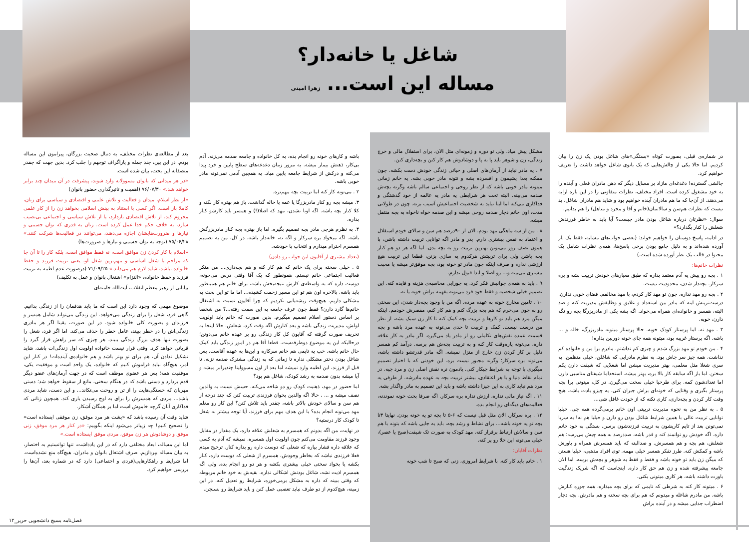شاغل یا خانه‌دار؟
مساله این است... زهرا امینی
در شماره‌ی قبلی، بصورت کوتاه «بستگی»های شاغل بودن یک زن را بیان کردیم. اما حالا یکی از چالش‌هایی که یک بانوی شاغل خواهد داشت را تعریف خواهیم کرد.
چالشی گسترده! دغدغه‌ای مازاد بر مسایل دیگر که ذهن مادران فعلی و آینده را به خود مشغول کرده است. افراد مختلف، نظرات متفاوتی را در این باره ارایه می‌دهند. از آن‌جا که ما هم مادران آینده خواهیم بود و شاید هم مادران شاغل، بد نیست که نظرات هم‌سن و سالانمان(خانم و آقا و مجرد و متاهل) را هم بدانیم.
سوال: «نظرتان درباره شاغل بودن مادر چیست؟ آیا باید به خاطر فرزندش شغلش را کنار بگذارد؟»
در ادامه، پاسخ دوستان را خواهیم خواند: (بعضی جواب‌های مشابه، فقط یک بار آورده شده‌اند و به دلیل جامع بودن برخی پاسخ‌ها، همه‌ی نظرات شامل یک محتوا در قالب یک نظر آورده شده است.)
نظرات خانم‌ها:
۱ . بچه رو پیش یه آدم معتمد بذاره که طبق معیارهای خودش تربیت بشه و بره سرکار. بچه‌دار شدن، محدودیت نیست.
۲ . بچه رو مهد نذاره. چون تو مهد کار کردم، با مهد مخالفم. فضای خوبی ندارن. درست‌ترینش اینه که مادر بین استعداد و علایق و وظایفش مدیریت کنه و صد البته، همسر و خانواده‌ای همراه می‌خواد. اگه بشه یکی از مادربزرگا بچه رو نگه دارن، خوبه.
۳ . مهد نه. اما پرستار کودک خوبه. حالا پرستار میتونه مادربزرگ، خاله و ... باشه. اگه پرستار غریبه بود، میتونه همه جای خونه دوربین بذاره!
۴ . من خودم تو مهد بزرگ شدم و چیزی کم نداشتم. مادرم برا من و خانواده کم نذاشت. همه چیز سر جاش بود. به نظرم مادرایی که شاغلن، خیلی منظمن. یه سری شغلا مثل معلمی، بهتر مدیریت میشن اما شغلایی که شیفت دارن یکم سختن. اما باز اگه سابقه کار بالا بره، بهتر میشه. استخداما شیفتای مناسبی دارن اما تعدادشون کمه. برای طرحیا خیلی سخت می‌گیرن. در کل، میتونی برا بچه پرستار بگیری و وقتایی که خونه‌ای براش جبران کنی. یه چیزو یادت باشه. هیچ وقت کار کردن و بچه‌داری، کاری نکنه که از خودت غافل شی...
۵ . به نظر من به نحوه مدیریت تربیتی اون خانم برمی‌گرده همه چی. خیلیا توانایی تربیت عالی با همین شرایط شاغل بودن رو دارن و خیلیا هم نه! یه سریا نمی‌تونن بعد از تایم کاریشون به تربیت فرزندشون برسن. بستگی به خود خانم داره. اگه خودش رو توانمند کنه و قدر باشه، صددرصد به همه چیش می‌رسه؛ هم شغلش، هم بچه و هم همسرش. و صدالبته که باید همسرش همراه و یاورش باشه و کمکش کنه. طرز تفکر همسر خیلی مهمه. توی افراد مذهبی، خیلیا هستن که میگن زن باید تو خونه باشه و فقط و فقط به شوهر و بچه‌ش برسه. اما الان جامعه پیشرفته شده و زن هم حق کار داره. اینجاست که اگه شریک زندگیت باورت داشته باشه، هر کاری میتونی بکنی.
۶ . میتونه کار کنه به شرطی که تایمی که برای بچه میذاره، همه جوره کنارش باشه. من مادرم شاغله و میدونم که هم برای بچه سخته و هم مادرش. بچه دچار اضطراب جدایی میشه و در آینده براش
مشکل پیش میاد. ولی تو دوره و زمونه‌ای مثل الان، برای استقلال مالی و خرج زندگی، زن و شوهر باید پا به پا و دوشادوش هم کار کنن و بچه‌داری کنن.
۷ . یه مادر نباید از آرمان‌های اصلی و حیاتی زندگی خودش دست بکشه. چون ممکنه بعدا پشیمون و افسرده بشه و نتونه مادر خوبی بشه. یه خانم زمانی میتونه مادر خوبی باشه که از نظر روحی و اجتماعی سالم باشه وگرنه بچه‌ش صدمه می‌بینه. البته تحت هر شرایطی یه مادر یه عالمه از خود گذشتگی و فداکاری می‌کنه اما اینا نباید به شخصیت اجتماعیش آسیب بزنه. چون در طولانی مدت، اون خانم دچار صدمه روحی میشه و این صدمه خواه ناخواه به بچه منتقل میشه.
۸ . من از سه ماهگی مهد بودم. الان از ۹۰درصد هم سن و سالای خودم استقلال و اعتماد به نفس بیشتری دارم. پدر و مادر اگه توانایی تربیت داشته باشن، با همون نصف روز می‌تونن بهترین تربیت رو به بچه بدن. اما اگه هر دو هم کنار بچه باشن ولی برای تربیتش هرکدوم یه سازی بزنن، قطعا این تربیت هیچ ارزشی نداره و صرف اینکه چون مادر تو خونه بود، بچه موفق‌تر میشه یا محبت بیشتری می‌بینه و... رو اصلا و ابدا قبول ندارم.
۹ . باید به همه‌ی جوانبش فکر کرد. یه جوراپی محاسبه‌ی هزینه و فایده کنه. این تصمیم خیلی شخصیه و فقط خود فرد می‌تونه بفهمه براش خوبه یا نه.
۱۰ . تامین مخارج خونه به عهده مرده. اگه من با وجود بچه‌دار شدن، این سختی رو به جون می‌خرم که هم بچه بزرگ کنم و هم کار کنم، مقصرش خودمم. اینکه میگن مرد هم باید تو کارها و تربیت بچه کمک کنه تا کار زن سبک بشه، از نظر من درست نیست. کمک و تربیت تا حدی می‌تونه به عهده مرد باشه و بچه قسمت عمده نقش‌های تکاملی رو از مادر یاد می‌گیره. اگر مادر به کار علاقه داره، می‌تونه پاره‌وقت کار کنه و به تربیت بچه‌ش هم برسه. درآمد کم همسر دلیل بر کار کردن زن خارج از منزل نمیشه. اگه مادر قدرتشو داشته باشه، می‌تونه بره سرکار؛ وگرنه مجبور نیست بره. این خودتی که با اختیار تصمیم میگیری با توجه به شرایط چیکار کنی. یادمون نره نقش اصلی زن و مرد چیه. در تمام نقاط دنیا و با هر اعتقادی، بیشتر تربیت بچه به عهده مادرشه. از طرفی یه مرد هم نباید کاری به این چیزا داشته باشه و باید این تصمیم به مادر واگذار بشه.
۱۱ . اگه نیاز مالی نداره، ارزش نداره بره سرکار. اگه صرفا بحث خونه نموندنه، فعالیت‌های دیگه‌ای رو انجام بده.
۱۲ . بره سرکار. الان مثل قبل نیست که ۶-۵ تا بچه تو یه خونه بودن. نهایتا ۳تا بچه تو یه خونه باشه... برای نشاط و رشد بچه، باید یه جایی باشه که بتونه با هم سن و سالاش ارتباط برقرار کنه. مهد کودک به صورت تک شیفت(صبح یا عصر)، خیلی می‌تونه این خلا رو پر کنه.
نظرات آقایان:
۱ . خانم باید کار کنه. با شرایط امروزی، زنی که صبح تا شب خونه
باشه و کارهای خونه رو انجام بده، به کل خانواده و جامعه صدمه می‌زنه. آدم بی‌کار، ذهنش بیمار میشه. به مرور زمان دغدغه‌های سطح پایین و خرد پیدا می‌کنه و درکش از شرایط جامعه پایین میاد. یه همچین آدمی نمی‌تونه مادر خوبی باشه.
۲ . می‌تونه کار کنه اما تربیت بچه مهم‌تره.
۳. میشه بچه رو کنار مادربزرگا یا عمه یا خاله گذاشت. باز هم بهتره کار نکنه و کلا کنار بچه باشه. اگه اونا نشدن، مهد که اصلا(!) و همسر باید کارشو کنار بذاره.
۴. به نظرم هرچی مادر بچه تصمیم بگیره. اما باز بهتره بچه کنار مادربزرگش باشه. اگه میخواد بره سرکار و اگه نه، خانه‌دار باشه. در کل، من به تصمیم همسرم احترام میذارم و انتخاب با خودشه.
(تعداد بیشتری از آقایون این جواب رو دادن)
۵ . خیلی سخته برای یک خانم که هم کار کنه و هم بچه‌داری... من منکر فعالیت اجتماعی خانم نیستم. همونطور که یک آقا وقتی درس می‌خونه، دوست داره که به واسطه‌ی کارش نتیجه‌بخش باشه، برای خانم هم همینطور باید باشه. بالاخره اون هم تو این مسیر زحمت کشیده... اما ما تو این بحث یه مشکلی داریم. هیچ‌وقت ریشه‌یابی نکردیم که چرا آقایون نسبت به اشتغال خانم‌ها گارد دارن؟ فقط چون عرف جامعه به این سمت رفته...؟ من شخصا بر اساس دستور اسلام تصمیم میگیرم. بدین صورت که خانم باید اولویت اولش، مدیریت زندگی باشه و بعد کنارش اگه وقت کرد، شغلش. حالا اینجا یه تحریف صورت گرفته که آقایون کل کار زندگی رو بر عهده خانم می‌دونن؛ درحالیکه این یه موضوع دوطرفه‌ست. قطعا آقا هم در امور زندگی باید کمک حال خانم باشه. خب یه تایمی هم خانم سرکاره و این‌ها به عهده آقاست. پس شاغل بودن دختر مشکلی نداره تا زمانی که به زندگی مشترک صدمه نزنه. تا قبل از فرزند، این لطمه وارد نمیشه اما بعد از اون مسوولیتا چندبرابر میشه و آیا میشه بدون صدمه به رشد کودک، شاغل هم بود؟
اما حضور در مهد، ذهنیت کودک رو دو شاخه می‌کنه. حسش نسبت به والدین نصف میشه و ... . حالا اگه والدین بخوان فرزندی تربیت کنن که چند درجه از هم سن و سالای خودش بالاتر باشه، چقدر باید تلاش کنن؟ این کار رو معلم مهد می‌تونه انجام بده؟ با این هدف مهم برای فرزند، آیا توجه بیشتر به شغل تا کودک کار درستیه؟
در نهایت، من اگه بدونم که همسرم به شغلش علاقه داره، یک مقدار در مقابل وجود فرزند مقاومت می‌کنم چون اولویت اول همسره. نمیشه که آدم به کسی که علاقه داره فشار بیاره که شغلی که دوست داره رو بذاره کنار. ترجیح میدم فعلا فرزندی نباشه که بخاطر وجودش، همسرم از شغلی که دوست داره، کنار بکشه یا بخواد سختی خیلی بیشتری بکشه و هر دو رو انجام بده. ولی اگه همسرم اذیت نشه، شاغل بودنش اشکالی نداره. بقیه‌ش به خود خانم مربوطه که وقتی ببینه که داره به مشکل برمی‌خوره، شرایط رو تعدیل کنه. در این زمینه، هیچ‌کدوم از دو طرف نباید تعصبی عمل کنن و باید شرایط رو بسنجن.
بعد از مطالعه‌ی نظرات مختلف، به دنبال صحبت بزرگان، پیرامون این مساله بودم. در این بین، چند جمله و پاراگراف توجهم را جلب کرد. بدین جهت که چقدر منصفانه این بحث، بیان شده است.
«در هر میدانی که بانوان مسوولانه وارد شوند، پیشرفت در آن میدان چند برابر خواهد شد.» ۷۶/۰۷/۳۰ (اهمیت و تاثیرگذاری حضور بانوان)
«از نظر اسلام، میدان و فعالیت و تلاش علمی و اقتصادی و سیاسی برای زنان، کاملا باز است. اگر کسی با استناد به بینش اسلامی بخواهد زن را از کار علمی محروم کند، از تلاش اقتصادی بازدارد، یا از تلاش سیاسی و اجتماعی بی‌نصیب سازد، به خلاف حکم خدا عمل کرده است. زنان به قدری که توان جسمی و نیازها و ضرورت‌هایشان اجازه می‌دهند، می‌توانند در فعالیت‌ها شرکت کنند.» ۷۵/۰۶/۲۸ (توجه به توان جسمی و نیازها و ضرورت‌ها)
«اسلام با کار کردن زن موافق است، نه فقط موافق است، بلکه کار را تا آن جا که مزاحم با شغل اساسی و مهم‌ترین شغل او، یعنی تربیت فرزند و حفظ خانواده نباشد، شاید لازم هم می‌داند.» ۷۱/۰۹/۲۵ (درصورت عدم لطمه به تربیت فرزند و خفظ خانواده، «التزام» اشتغال بانوان و عمل به تکلیف)
بیاناتی از رهبر معظم انقلاب، آیت‌الله خامنه‌ای
موضوع مهمی که وجود دارد این است که ما باید هدفمان را از زندگی بدانیم. گاهی فرد، شغل را برای زندگی می‌خواهد. این زندگی می‌تواند شامل همسر و فرزندان و بصورت کلی خانواده شود. در این صورت، یقینا اگر هر مادری زندگی‌اش را در خطر ببیند، عامل خطر را حذف می‌کند. اما اگر فرد، شغل را بصورت تنها هدف بزرگ زندگی ببیند، هر چیزی که سر راهش قرار گیرد را قربانی خواهد کرد. وقتی قرار نیست خانواده اولویت اول زندگی‌ات باشد، شاید تشکیل ندادن آن، هم برای تو بهتر باشد و هم خانواده‌ی آینده‌ات! در کنار این امر، هیچ‌گاه نباید فراموش کنیم که خانواده، یک واحد است و موفقیت یکی، موفقیت همه؛ پس هر عضوی موظف است که در جهت آرمان‌های عضو دیگر قدم بردارد و دستی باشد که در هنگام سختی، مانع از سقوط خواهد شد؛ دستی مهربان که خستگی‌هایت را از تن و روحت می‌تکاند... و این دست، شاید مردی باشد... مردی که همسرش را برای به اوج رسیدن یاری کند. همچون زنانی که فداکاری آنان گرچه خاموش است اما بر همگان آشکار.
شاید وقت آن رسیده باشد که «پشت هر مرد موفق، زن موفقی ایستاده است» را تصحیح کنیم! چه زیباتر می‌شود اینکه بگوییم: «در کنار هر مرد موفق، زنی موفق و دوشادوش هر زن موفق، مردی موفق ایستاده است.»
اما این مساله، ابعاد مختلفی دارد که در این یادداشت، تنها توانستیم به اختصار، به بیان مساله بپردازیم. صرف اشتغال بانوان و مادران، هیچ‌گاه منع نشده‌است. اما شرایط و راهکارهایی(فردی و اجتماعی) دارد که در شماره بعد، آن‌ها را بررسی خواهیم کرد.
فصل‌نامه بسیج دانشجویی حریر_۱۲